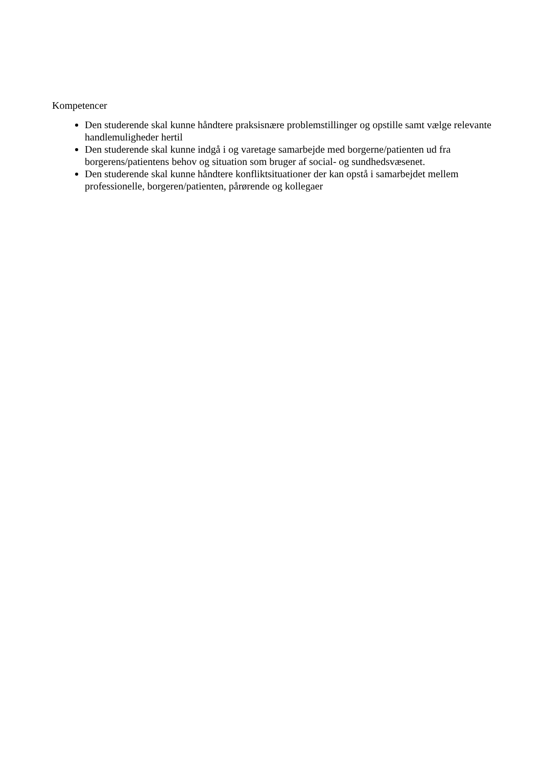Kompetencer
Den studerende skal kunne håndtere praksisnære problemstillinger og opstille samt vælge relevante handlemuligheder hertil
Den studerende skal kunne indgå i og varetage samarbejde med borgerne/patienten ud fra borgerens/patientens behov og situation som bruger af social- og sundhedsvæsenet.
Den studerende skal kunne håndtere konfliktsituationer der kan opstå i samarbejdet mellem professionelle, borgeren/patienten, pårørende og kollegaer